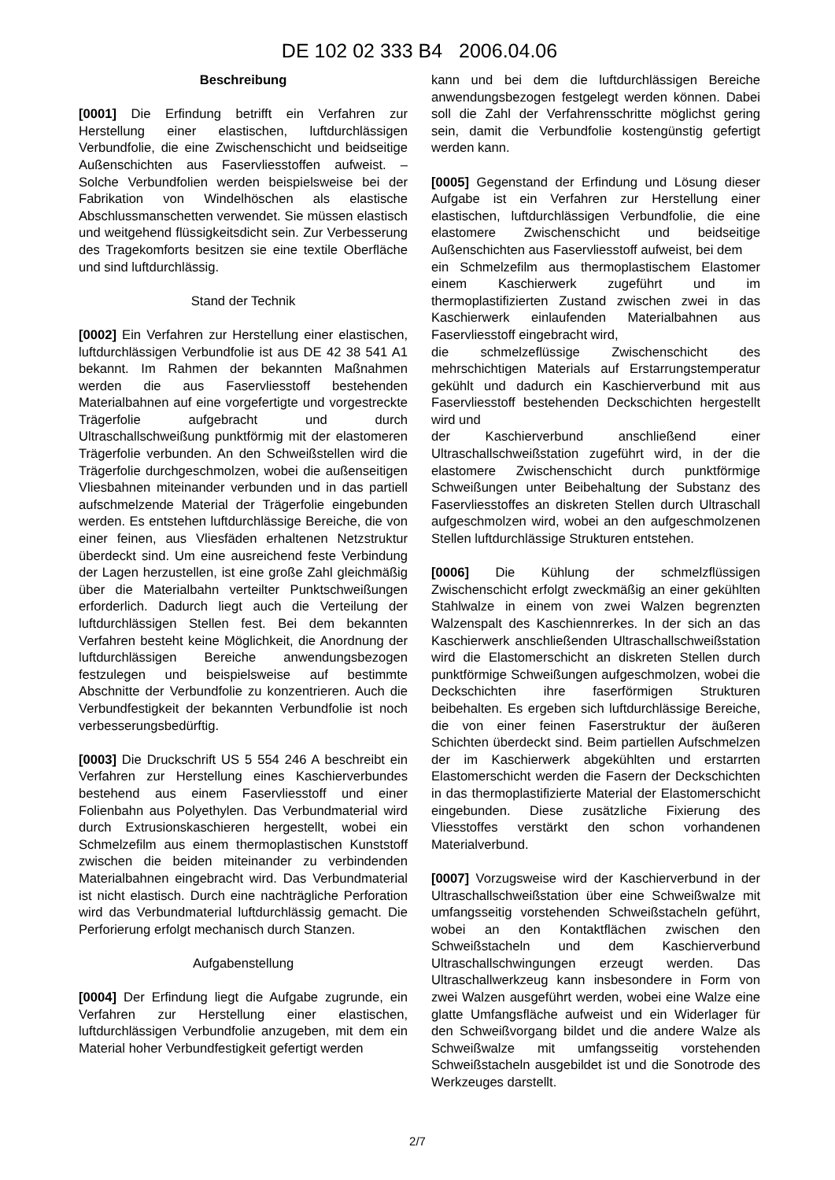DE 102 02 333 B4 2006.04.06
Beschreibung
[0001] Die Erfindung betrifft ein Verfahren zur Herstellung einer elastischen, luftdurchlässigen Verbundfolie, die eine Zwischenschicht und beidseitige Außenschichten aus Faservliesstoffen aufweist. – Solche Verbundfolien werden beispielsweise bei der Fabrikation von Windelhöschen als elastische Abschlussmanschetten verwendet. Sie müssen elastisch und weitgehend flüssigkeitsdicht sein. Zur Verbesserung des Tragekomforts besitzen sie eine textile Oberfläche und sind luftdurchlässig.
Stand der Technik
[0002] Ein Verfahren zur Herstellung einer elastischen, luftdurchlässigen Verbundfolie ist aus DE 42 38 541 A1 bekannt. Im Rahmen der bekannten Maßnahmen werden die aus Faservliesstoff bestehenden Materialbahnen auf eine vorgefertigte und vorgestreckte Trägerfolie aufgebracht und durch Ultraschallschweißung punktförmig mit der elastomeren Trägerfolie verbunden. An den Schweißstellen wird die Trägerfolie durchgeschmolzen, wobei die außenseitigen Vliesbahnen miteinander verbunden und in das partiell aufschmelzende Material der Trägerfolie eingebunden werden. Es entstehen luftdurchlässige Bereiche, die von einer feinen, aus Vliesfäden erhaltenen Netzstruktur überdeckt sind. Um eine ausreichend feste Verbindung der Lagen herzustellen, ist eine große Zahl gleichmäßig über die Materialbahn verteilter Punktschweißungen erforderlich. Dadurch liegt auch die Verteilung der luftdurchlässigen Stellen fest. Bei dem bekannten Verfahren besteht keine Möglichkeit, die Anordnung der luftdurchlässigen Bereiche anwendungsbezogen festzulegen und beispielsweise auf bestimmte Abschnitte der Verbundfolie zu konzentrieren. Auch die Verbundfestigkeit der bekannten Verbundfolie ist noch verbesserungsbedürftig.
[0003] Die Druckschrift US 5 554 246 A beschreibt ein Verfahren zur Herstellung eines Kaschierverbundes bestehend aus einem Faservliesstoff und einer Folienbahn aus Polyethylen. Das Verbundmaterial wird durch Extrusionskaschieren hergestellt, wobei ein Schmelzefilm aus einem thermoplastischen Kunststoff zwischen die beiden miteinander zu verbindenden Materialbahnen eingebracht wird. Das Verbundmaterial ist nicht elastisch. Durch eine nachträgliche Perforation wird das Verbundmaterial luftdurchlässig gemacht. Die Perforierung erfolgt mechanisch durch Stanzen.
Aufgabenstellung
[0004] Der Erfindung liegt die Aufgabe zugrunde, ein Verfahren zur Herstellung einer elastischen, luftdurchlässigen Verbundfolie anzugeben, mit dem ein Material hoher Verbundfestigkeit gefertigt werden
kann und bei dem die luftdurchlässigen Bereiche anwendungsbezogen festgelegt werden können. Dabei soll die Zahl der Verfahrensschritte möglichst gering sein, damit die Verbundfolie kostengünstig gefertigt werden kann.
[0005] Gegenstand der Erfindung und Lösung dieser Aufgabe ist ein Verfahren zur Herstellung einer elastischen, luftdurchlässigen Verbundfolie, die eine elastomere Zwischenschicht und beidseitige Außenschichten aus Faservliesstoff aufweist, bei dem
ein Schmelzefilm aus thermoplastischem Elastomer einem Kaschierwerk zugeführt und im thermoplastifizierten Zustand zwischen zwei in das Kaschierwerk einlaufenden Materialbahnen aus Faservliesstoff eingebracht wird,
die schmelzeflüssige Zwischenschicht des mehrschichtigen Materials auf Erstarrungstemperatur gekühlt und dadurch ein Kaschierverbund mit aus Faservliesstoff bestehenden Deckschichten hergestellt wird und
der Kaschierverbund anschließend einer Ultraschallschweißstation zugeführt wird, in der die elastomere Zwischenschicht durch punktförmige Schweißungen unter Beibehaltung der Substanz des Faservliesstoffes an diskreten Stellen durch Ultraschall aufgeschmolzen wird, wobei an den aufgeschmolzenen Stellen luftdurchlässige Strukturen entstehen.
[0006] Die Kühlung der schmelzflüssigen Zwischenschicht erfolgt zweckmäßig an einer gekühlten Stahlwalze in einem von zwei Walzen begrenzten Walzenspalt des Kaschiennrerkes. In der sich an das Kaschierwerk anschließenden Ultraschallschweißstation wird die Elastomerschicht an diskreten Stellen durch punktförmige Schweißungen aufgeschmolzen, wobei die Deckschichten ihre faserförmigen Strukturen beibehalten. Es ergeben sich luftdurchlässige Bereiche, die von einer feinen Faserstruktur der äußeren Schichten überdeckt sind. Beim partiellen Aufschmelzen der im Kaschierwerk abgekühlten und erstarrten Elastomerschicht werden die Fasern der Deckschichten in das thermoplastifizierte Material der Elastomerschicht eingebunden. Diese zusätzliche Fixierung des Vliesstoffes verstärkt den schon vorhandenen Materialverbund.
[0007] Vorzugsweise wird der Kaschierverbund in der Ultraschallschweißstation über eine Schweißwalze mit umfangsseitig vorstehenden Schweißstacheln geführt, wobei an den Kontaktflächen zwischen den Schweißstacheln und dem Kaschierverbund Ultraschallschwingungen erzeugt werden. Das Ultraschallwerkzeug kann insbesondere in Form von zwei Walzen ausgeführt werden, wobei eine Walze eine glatte Umfangsfläche aufweist und ein Widerlager für den Schweißvorgang bildet und die andere Walze als Schweißwalze mit umfangsseitig vorstehenden Schweißstacheln ausgebildet ist und die Sonotrode des Werkzeuges darstellt.
2/7